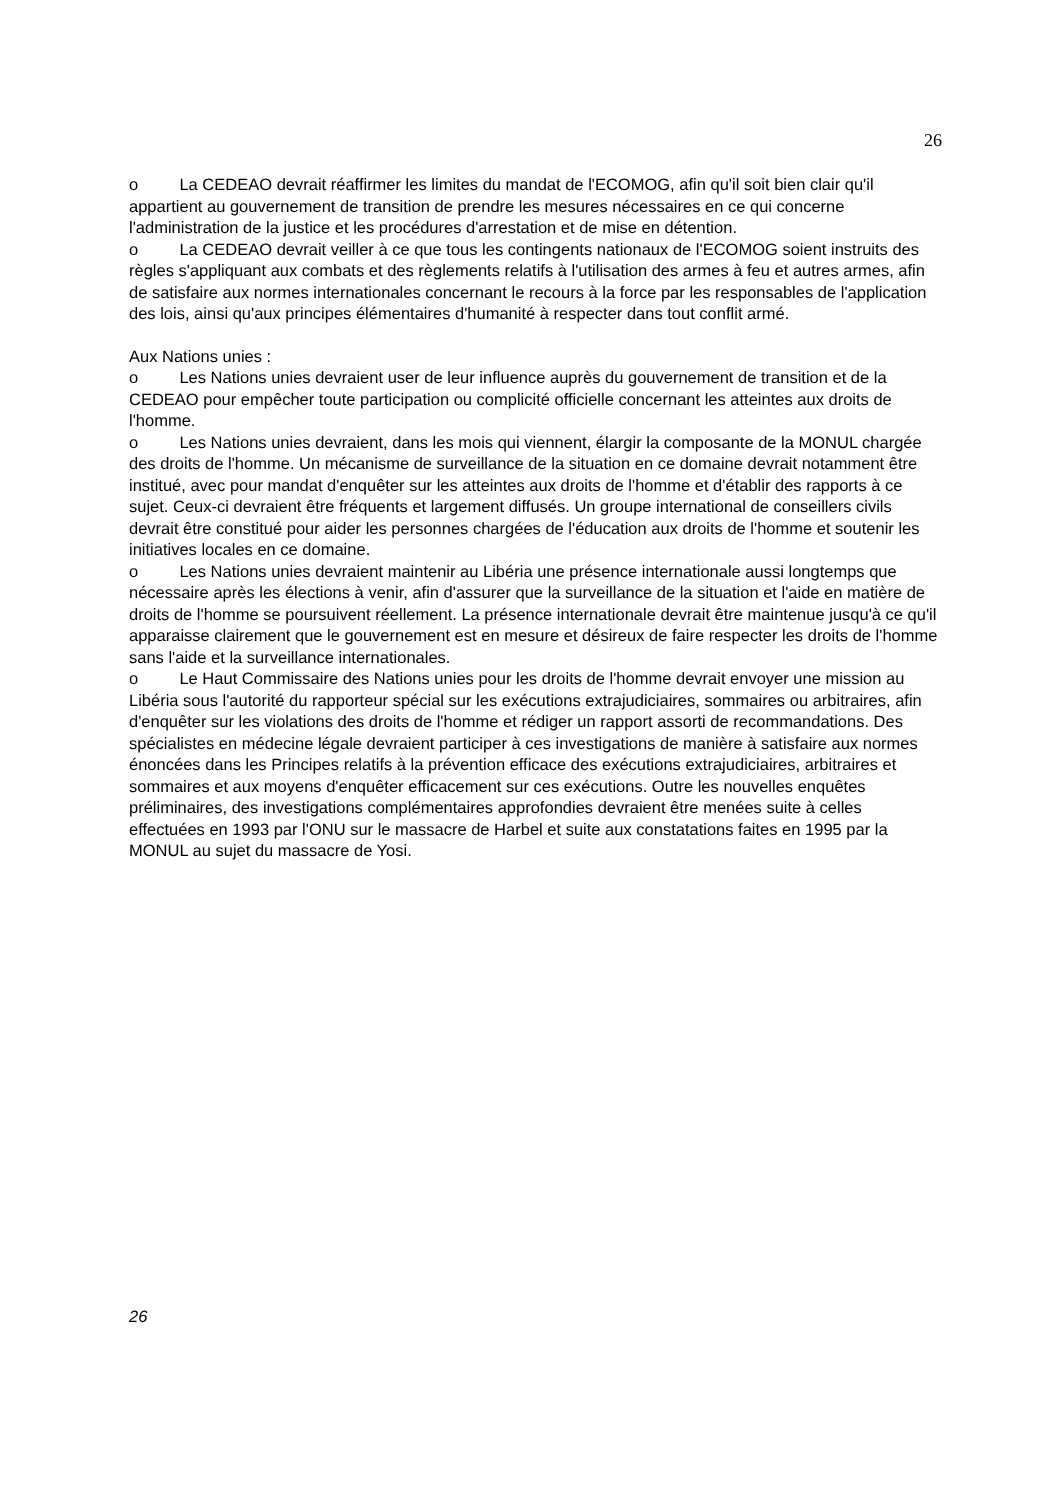26
o La CEDEAO devrait réaffirmer les limites du mandat de l'ECOMOG, afin qu'il soit bien clair qu'il appartient au gouvernement de transition de prendre les mesures nécessaires en ce qui concerne l'administration de la justice et les procédures d'arrestation et de mise en détention.
o La CEDEAO devrait veiller à ce que tous les contingents nationaux de l'ECOMOG soient instruits des règles s'appliquant aux combats et des règlements relatifs à l'utilisation des armes à feu et autres armes, afin de satisfaire aux normes internationales concernant le recours à la force par les responsables de l'application des lois, ainsi qu'aux principes élémentaires d'humanité à respecter dans tout conflit armé.
Aux Nations unies :
o Les Nations unies devraient user de leur influence auprès du gouvernement de transition et de la CEDEAO pour empêcher toute participation ou complicité officielle concernant les atteintes aux droits de l'homme.
o Les Nations unies devraient, dans les mois qui viennent, élargir la composante de la MONUL chargée des droits de l'homme. Un mécanisme de surveillance de la situation en ce domaine devrait notamment être institué, avec pour mandat d'enquêter sur les atteintes aux droits de l'homme et d'établir des rapports à ce sujet. Ceux-ci devraient être fréquents et largement diffusés. Un groupe international de conseillers civils devrait être constitué pour aider les personnes chargées de l'éducation aux droits de l'homme et soutenir les initiatives locales en ce domaine.
o Les Nations unies devraient maintenir au Libéria une présence internationale aussi longtemps que nécessaire après les élections à venir, afin d'assurer que la surveillance de la situation et l'aide en matière de droits de l'homme se poursuivent réellement. La présence internationale devrait être maintenue jusqu'à ce qu'il apparaisse clairement que le gouvernement est en mesure et désireux de faire respecter les droits de l'homme sans l'aide et la surveillance internationales.
o Le Haut Commissaire des Nations unies pour les droits de l'homme devrait envoyer une mission au Libéria sous l'autorité du rapporteur spécial sur les exécutions extrajudiciaires, sommaires ou arbitraires, afin d'enquêter sur les violations des droits de l'homme et rédiger un rapport assorti de recommandations. Des spécialistes en médecine légale devraient participer à ces investigations de manière à satisfaire aux normes énoncées dans les Principes relatifs à la prévention efficace des exécutions extrajudiciaires, arbitraires et sommaires et aux moyens d'enquêter efficacement sur ces exécutions. Outre les nouvelles enquêtes préliminaires, des investigations complémentaires approfondies devraient être menées suite à celles effectuées en 1993 par l'ONU sur le massacre de Harbel et suite aux constatations faites en 1995 par la MONUL au sujet du massacre de Yosi.
26